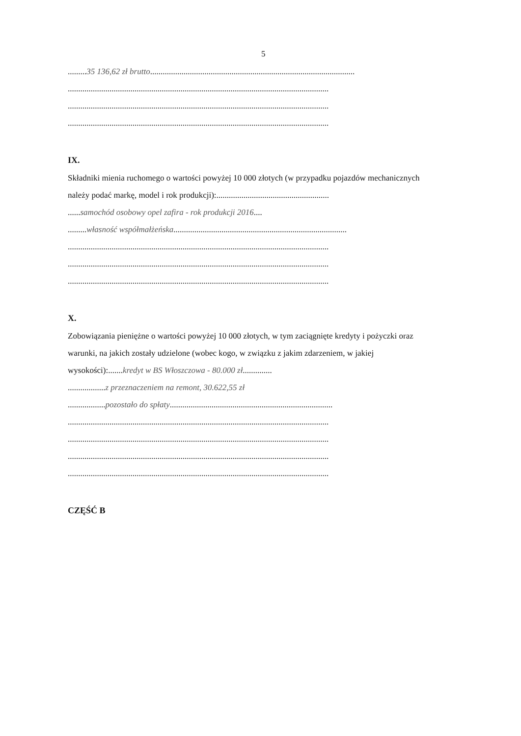5
.........35 136,62 zł brutto..................................................................................................
.............................................................................................................................
.............................................................................................................................
.............................................................................................................................
IX.
Składniki mienia ruchomego o wartości powyżej 10 000 złotych (w przypadku pojazdów mechanicznych należy podać markę, model i rok produkcji):......................................................
......samochód osobowy opel zafira - rok produkcji 2016....
.........własność współmałżeńska...................................................................................
.............................................................................................................................
.............................................................................................................................
.............................................................................................................................
X.
Zobowiązania pieniężne o wartości powyżej 10 000 złotych, w tym zaciągnięte kredyty i pożyczki oraz warunki, na jakich zostały udzielone (wobec kogo, w związku z jakim zdarzeniem, w jakiej wysokości):.......kredyt w BS Włoszczowa - 80.000 zł..............
..................z przeznaczeniem na remont, 30.622,55 zł
..................pozostało do spłaty..............................................................................
.............................................................................................................................
.............................................................................................................................
.............................................................................................................................
.............................................................................................................................
CZĘŚĆ B